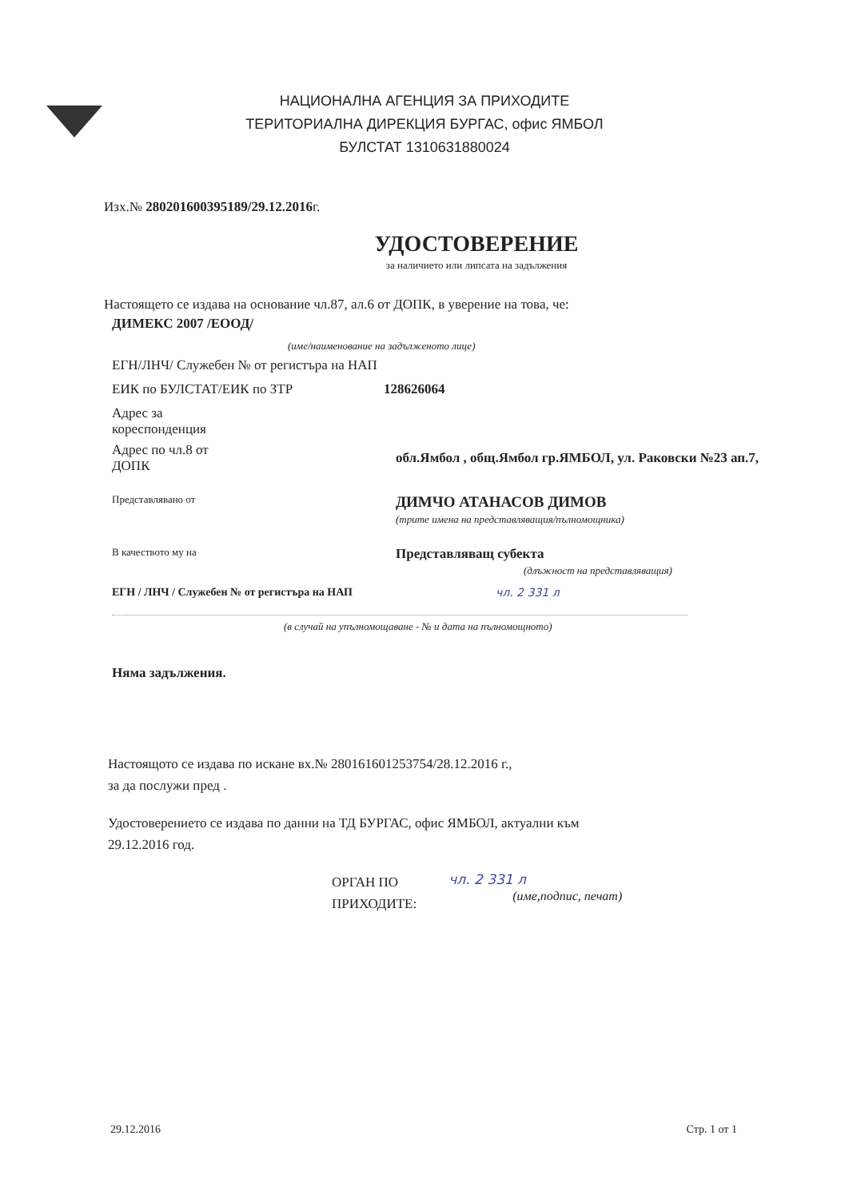НАЦИОНАЛНА АГЕНЦИЯ ЗА ПРИХОДИТЕ
ТЕРИТОРИАЛНА ДИРЕКЦИЯ БУРГАС, офис ЯМБОЛ
БУЛСТАТ 1310631880024
Изх.№ 280201600395189/29.12.2016г.
УДОСТОВЕРЕНИЕ
за наличието или липсата на задължения
Настоящето се издава на основание чл.87, ал.6 от ДОПК, в уверение на това, че:
ДИМЕКС 2007 /ЕООД/
(име/наименование на задълженото лице)
ЕГН/ЛНЧ/ Служебен № от регистъра на НАП
ЕИК по БУЛСТАТ/ЕИК по ЗТР 128626064
Адрес за
кореспонденция
Адрес по чл.8 от
ДОПК обл.Ямбол , общ.Ямбол гр.ЯМБОЛ, ул. Раковски №23 ап.7,
Представлявано от
ДИМЧО АТАНАСОВ ДИМОВ
(трите имена на представляващия/пълномощника)
В качеството му на
Представляващ субекта
(длъжност на представляващия)
ЕГН / ЛНЧ / Служебен № от регистъра на НАП чл. 2 331 л
(в случай на упълномощаване - № и дата на пълномощното)
Няма задължения.
Настоящото се издава по искане вх.№ 280161601253754/28.12.2016 г.,
за да послужи пред .
Удостоверението се издава по данни на ТД БУРГАС, офис ЯМБОЛ, актуални към
29.12.2016 год.
ОРГАН ПО
ПРИХОДИТЕ:
чл. 2 331 л
(име,подпис, печат)
29.12.2016 Стр. 1 от 1